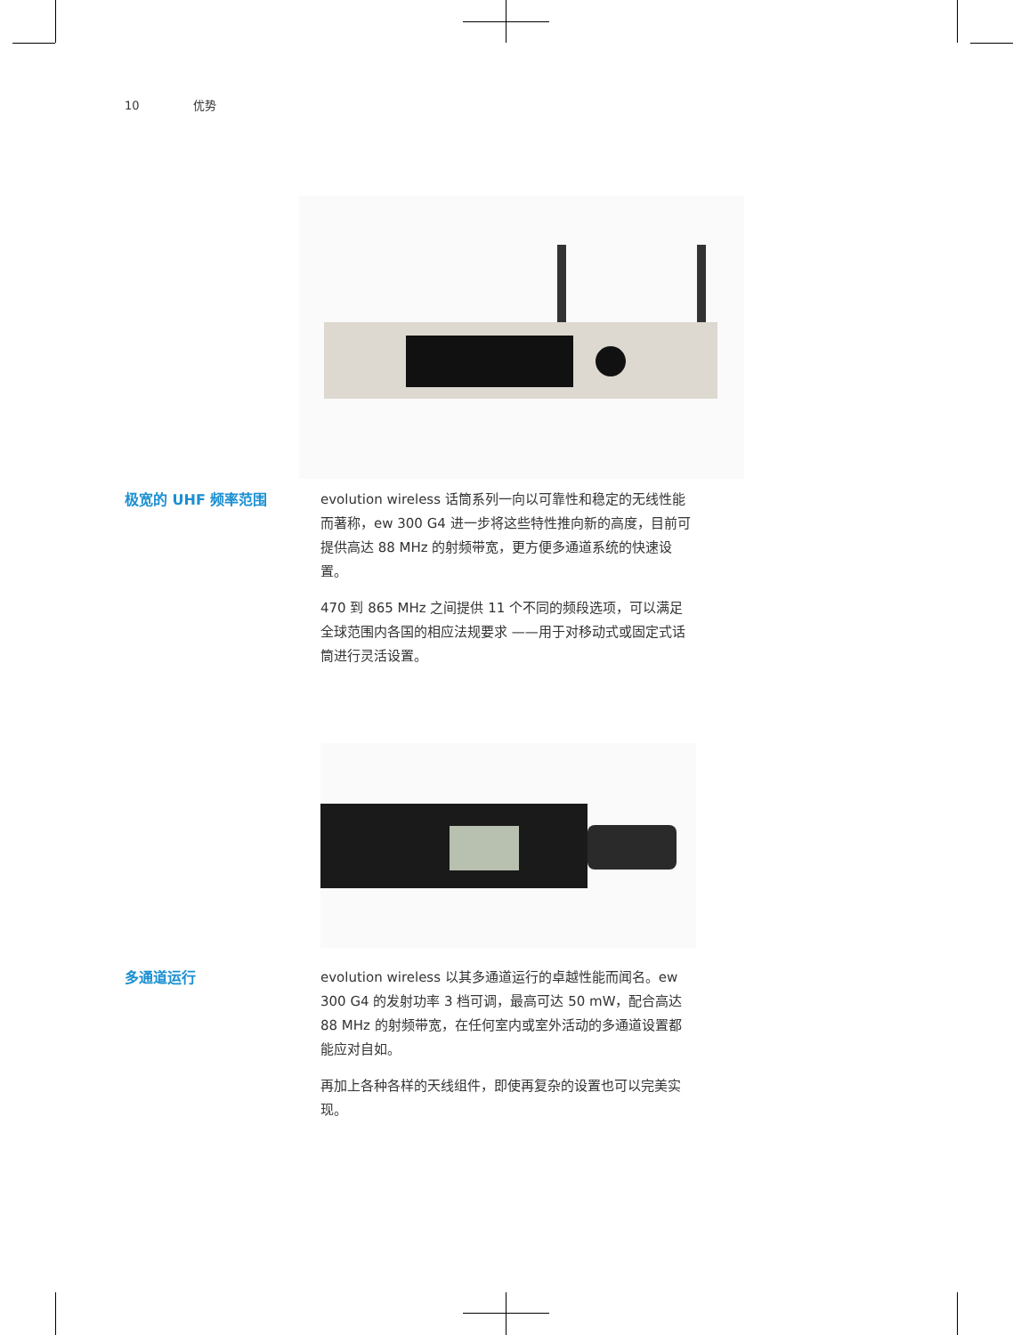10 优势
极宽的 UHF 频率范围
evolution wireless 话筒系列一向以可靠性和稳定的无线性能而著称，ew 300 G4 进一步将这些特性推向新的高度，目前可提供高达 88 MHz 的射频带宽，更方便多通道系统的快速设置。
470 到 865 MHz 之间提供 11 个不同的频段选项，可以满足全球范围内各国的相应法规要求 ——用于对移动式或固定式话筒进行灵活设置。
多通道运行
evolution wireless 以其多通道运行的卓越性能而闻名。ew 300 G4 的发射功率 3 档可调，最高可达 50 mW，配合高达 88 MHz 的射频带宽，在任何室内或室外活动的多通道设置都能应对自如。
再加上各种各样的天线组件，即使再复杂的设置也可以完美实现。